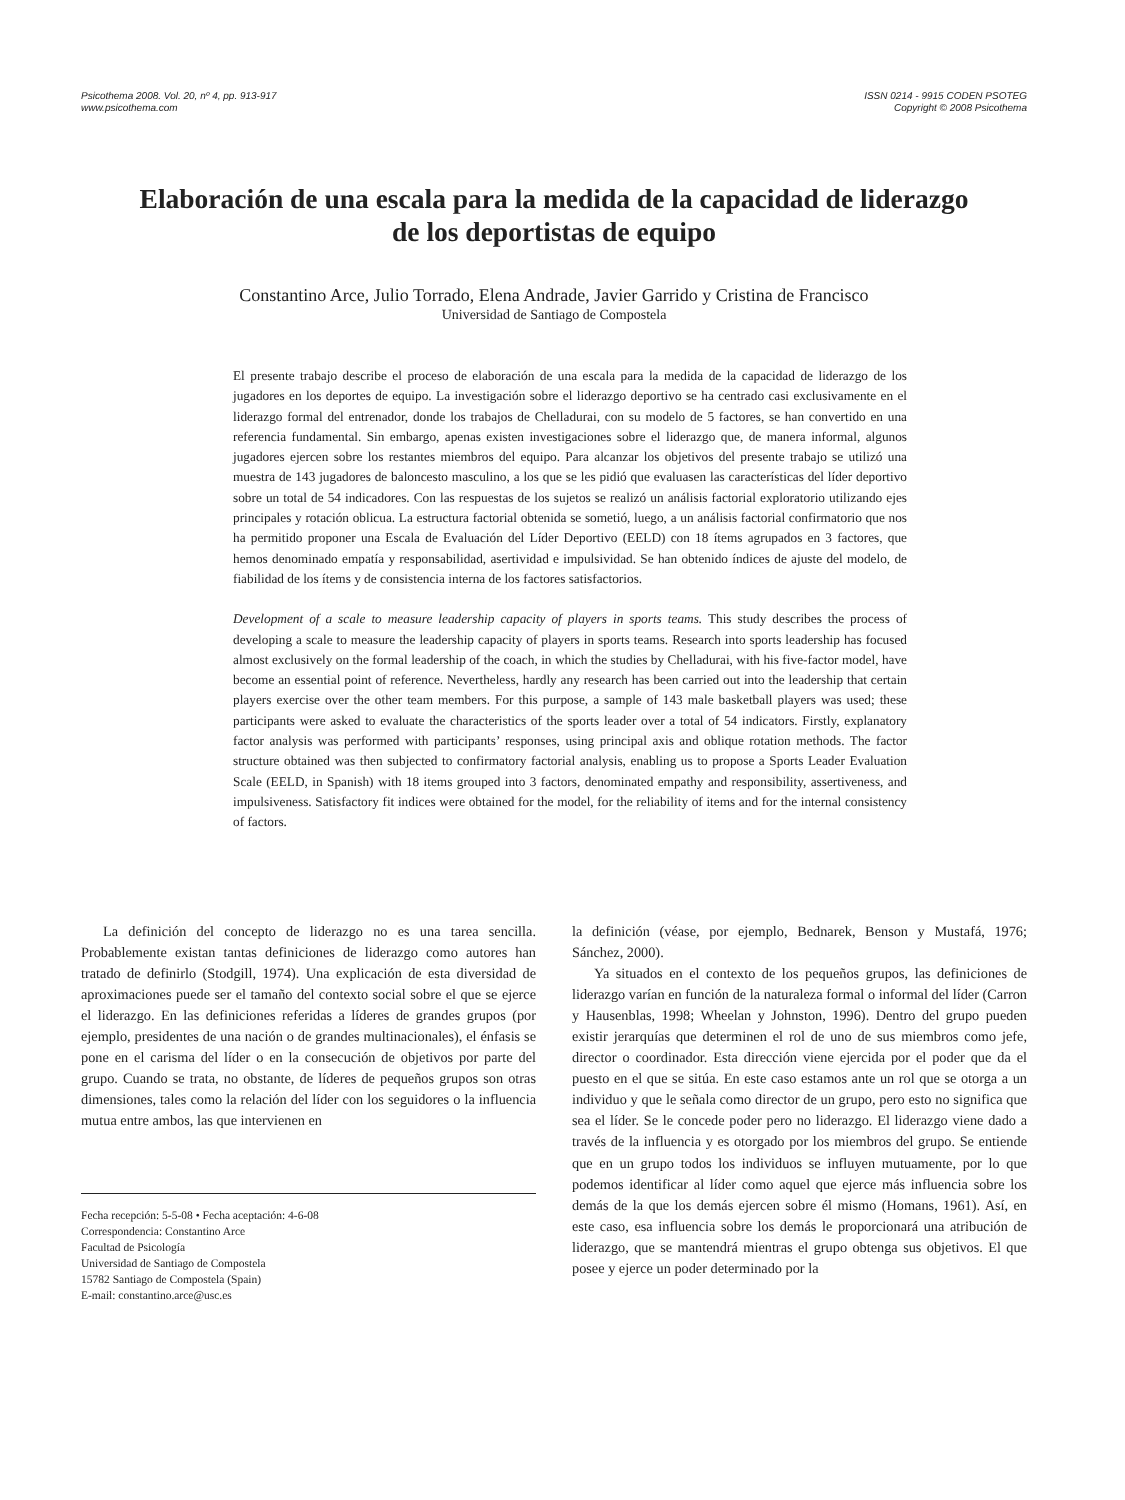Psicothema 2008. Vol. 20, nº 4, pp. 913-917
www.psicothema.com
ISSN 0214 - 9915 CODEN PSOTEG
Copyright © 2008 Psicothema
Elaboración de una escala para la medida de la capacidad de liderazgo
de los deportistas de equipo
Constantino Arce, Julio Torrado, Elena Andrade, Javier Garrido y Cristina de Francisco
Universidad de Santiago de Compostela
El presente trabajo describe el proceso de elaboración de una escala para la medida de la capacidad de liderazgo de los jugadores en los deportes de equipo. La investigación sobre el liderazgo deportivo se ha centrado casi exclusivamente en el liderazgo formal del entrenador, donde los trabajos de Chelladurai, con su modelo de 5 factores, se han convertido en una referencia fundamental. Sin embargo, apenas existen investigaciones sobre el liderazgo que, de manera informal, algunos jugadores ejercen sobre los restantes miembros del equipo. Para alcanzar los objetivos del presente trabajo se utilizó una muestra de 143 jugadores de baloncesto masculino, a los que se les pidió que evaluasen las características del líder deportivo sobre un total de 54 indicadores. Con las respuestas de los sujetos se realizó un análisis factorial exploratorio utilizando ejes principales y rotación oblicua. La estructura factorial obtenida se sometió, luego, a un análisis factorial confirmatorio que nos ha permitido proponer una Escala de Evaluación del Líder Deportivo (EELD) con 18 ítems agrupados en 3 factores, que hemos denominado empatía y responsabilidad, asertividad e impulsividad. Se han obtenido índices de ajuste del modelo, de fiabilidad de los ítems y de consistencia interna de los factores satisfactorios.
Development of a scale to measure leadership capacity of players in sports teams. This study describes the process of developing a scale to measure the leadership capacity of players in sports teams. Research into sports leadership has focused almost exclusively on the formal leadership of the coach, in which the studies by Chelladurai, with his five-factor model, have become an essential point of reference. Nevertheless, hardly any research has been carried out into the leadership that certain players exercise over the other team members. For this purpose, a sample of 143 male basketball players was used; these participants were asked to evaluate the characteristics of the sports leader over a total of 54 indicators. Firstly, explanatory factor analysis was performed with participants’ responses, using principal axis and oblique rotation methods. The factor structure obtained was then subjected to confirmatory factorial analysis, enabling us to propose a Sports Leader Evaluation Scale (EELD, in Spanish) with 18 items grouped into 3 factors, denominated empathy and responsibility, assertiveness, and impulsiveness. Satisfactory fit indices were obtained for the model, for the reliability of items and for the internal consistency of factors.
La definición del concepto de liderazgo no es una tarea sencilla. Probablemente existan tantas definiciones de liderazgo como autores han tratado de definirlo (Stodgill, 1974). Una explicación de esta diversidad de aproximaciones puede ser el tamaño del contexto social sobre el que se ejerce el liderazgo. En las definiciones referidas a líderes de grandes grupos (por ejemplo, presidentes de una nación o de grandes multinacionales), el énfasis se pone en el carisma del líder o en la consecución de objetivos por parte del grupo. Cuando se trata, no obstante, de líderes de pequeños grupos son otras dimensiones, tales como la relación del líder con los seguidores o la influencia mutua entre ambos, las que intervienen en
Fecha recepción: 5-5-08 • Fecha aceptación: 4-6-08
Correspondencia: Constantino Arce
Facultad de Psicología
Universidad de Santiago de Compostela
15782 Santiago de Compostela (Spain)
E-mail: constantino.arce@usc.es
la definición (véase, por ejemplo, Bednarek, Benson y Mustafá, 1976; Sánchez, 2000).
Ya situados en el contexto de los pequeños grupos, las definiciones de liderazgo varían en función de la naturaleza formal o informal del líder (Carron y Hausenblas, 1998; Wheelan y Johnston, 1996). Dentro del grupo pueden existir jerarquías que determinen el rol de uno de sus miembros como jefe, director o coordinador. Esta dirección viene ejercida por el poder que da el puesto en el que se sitúa. En este caso estamos ante un rol que se otorga a un individuo y que le señala como director de un grupo, pero esto no significa que sea el líder. Se le concede poder pero no liderazgo. El liderazgo viene dado a través de la influencia y es otorgado por los miembros del grupo. Se entiende que en un grupo todos los individuos se influyen mutuamente, por lo que podemos identificar al líder como aquel que ejerce más influencia sobre los demás de la que los demás ejercen sobre él mismo (Homans, 1961). Así, en este caso, esa influencia sobre los demás le proporcionará una atribución de liderazgo, que se mantendrá mientras el grupo obtenga sus objetivos. El que posee y ejerce un poder determinado por la